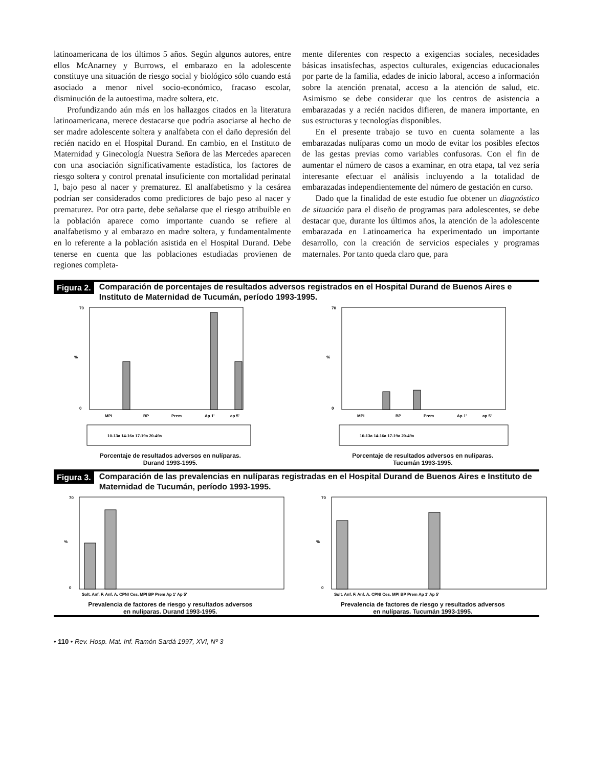latinoamericana de los últimos 5 años. Según algunos autores, entre ellos McAnarney y Burrows, el embarazo en la adolescente constituye una situación de riesgo social y biológico sólo cuando está asociado a menor nivel socio-económico, fracaso escolar, disminución de la autoestima, madre soltera, etc.
Profundizando aún más en los hallazgos citados en la literatura latinoamericana, merece destacarse que podría asociarse al hecho de ser madre adolescente soltera y analfabeta con el daño depresión del recién nacido en el Hospital Durand. En cambio, en el Instituto de Maternidad y Ginecología Nuestra Señora de las Mercedes aparecen con una asociación significativamente estadística, los factores de riesgo soltera y control prenatal insuficiente con mortalidad perinatal I, bajo peso al nacer y prematurez. El analfabetismo y la cesárea podrían ser considerados como predictores de bajo peso al nacer y prematurez. Por otra parte, debe señalarse que el riesgo atribuible en la población aparece como importante cuando se refiere al analfabetismo y al embarazo en madre soltera, y fundamentalmente en lo referente a la población asistida en el Hospital Durand. Debe tenerse en cuenta que las poblaciones estudiadas provienen de regiones completa-
mente diferentes con respecto a exigencias sociales, necesidades básicas insatisfechas, aspectos culturales, exigencias educacionales por parte de la familia, edades de inicio laboral, acceso a información sobre la atención prenatal, acceso a la atención de salud, etc. Asimismo se debe considerar que los centros de asistencia a embarazadas y a recién nacidos difieren, de manera importante, en sus estructuras y tecnologías disponibles.
En el presente trabajo se tuvo en cuenta solamente a las embarazadas nulíparas como un modo de evitar los posibles efectos de las gestas previas como variables confusoras. Con el fin de aumentar el número de casos a examinar, en otra etapa, tal vez sería interesante efectuar el análisis incluyendo a la totalidad de embarazadas independientemente del número de gestación en curso.
Dado que la finalidad de este estudio fue obtener un diagnóstico de situación para el diseño de programas para adolescentes, se debe destacar que, durante los últimos años, la atención de la adolescente embarazada en Latinoamerica ha experimentado un importante desarrollo, con la creación de servicios especiales y programas maternales. Por tanto queda claro que, para
Figura 2. Comparación de porcentajes de resultados adversos registrados en el Hospital Durand de Buenos Aires e Instituto de Maternidad de Tucumán, período 1993-1995.
70
0
%
MPI
BP
Prem
Ap 1'
ap 5'
10-13a 14-16a 17-19a 20-49a
Porcentaje de resultados adversos en nulíparas.
Durand 1993-1995.
70
0
%
MPI
BP
Prem
Ap 1'
ap 5'
10-13a 14-16a 17-19a 20-49a
Porcentaje de resultados adversos en nulíparas.
Tucumán 1993-1995.
Figura 3. Comparación de las prevalencias en nulíparas registradas en el Hospital Durand de Buenos Aires e Instituto de Maternidad de Tucumán, período 1993-1995.
70
0
%
Solt. Anf. F. Anf. A. CPNI Ces. MPI BP Prem Ap 1' Ap 5'
Prevalencia de factores de riesgo y resultados adversos
en nulíparas. Durand 1993-1995.
70
0
%
Solt. Anf. F. Anf. A. CPNI Ces. MPI BP Prem Ap 1' Ap 5'
Prevalencia de factores de riesgo y resultados adversos
en nulíparas. Tucumán 1993-1995.
• 110 • Rev. Hosp. Mat. Inf. Ramón Sardá 1997, XVI, Nº 3